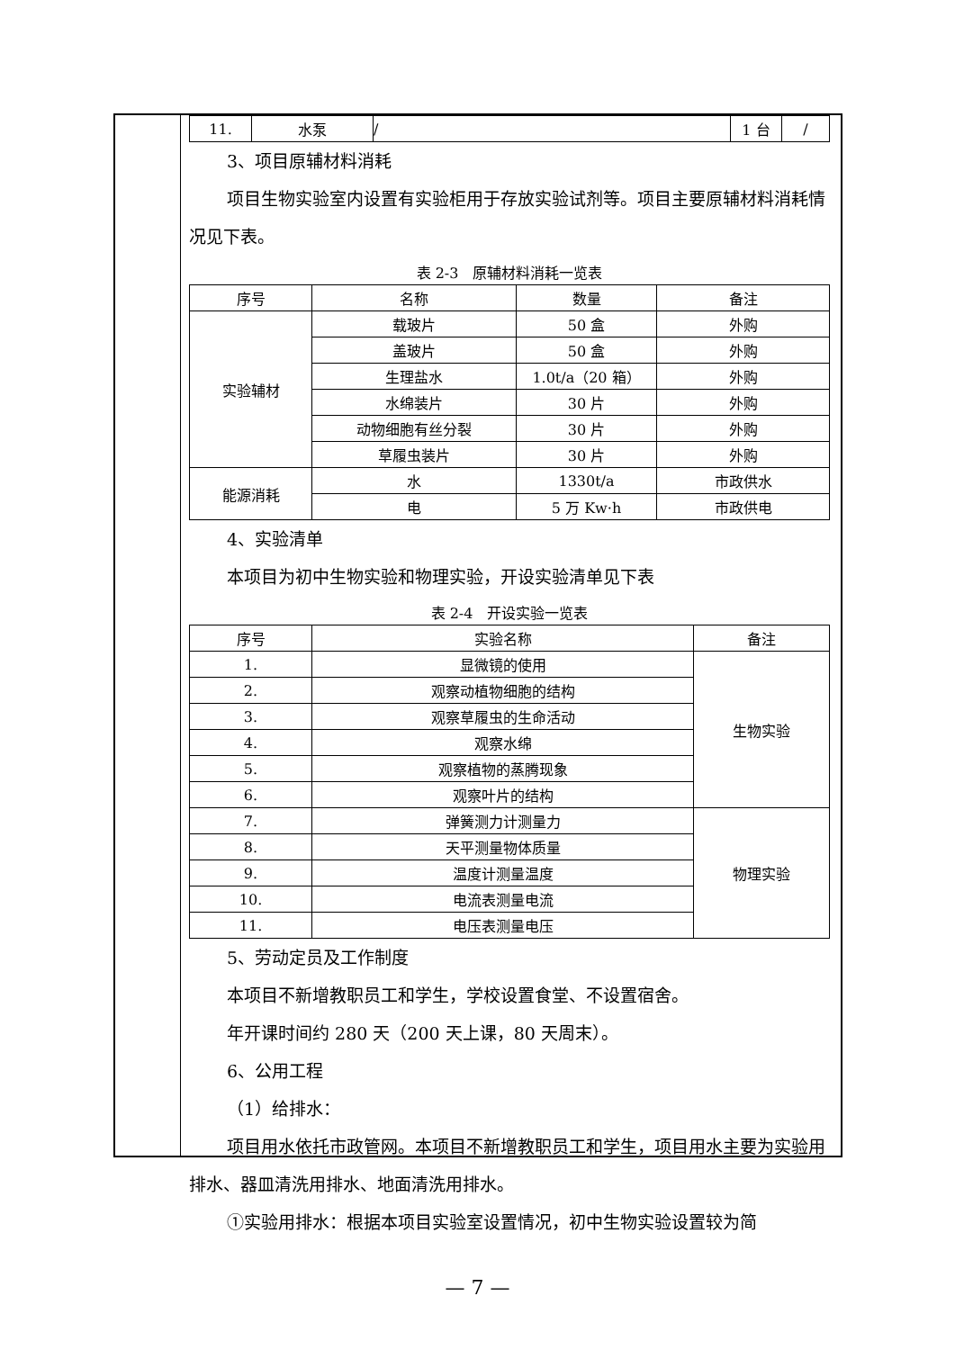| 11. | 水泵 | / | 1 台 | / |
3、项目原辅材料消耗
项目生物实验室内设置有实验柜用于存放实验试剂等。项目主要原辅材料消耗情况见下表。
表 2-3　原辅材料消耗一览表
| 序号 | 名称 | 数量 | 备注 |
| --- | --- | --- | --- |
| 实验辅材 | 载玻片 | 50 盒 | 外购 |
| | 盖玻片 | 50 盒 | 外购 |
| | 生理盐水 | 1.0t/a（20 箱） | 外购 |
| | 水绵装片 | 30 片 | 外购 |
| | 动物细胞有丝分裂 | 30 片 | 外购 |
| | 草履虫装片 | 30 片 | 外购 |
| 能源消耗 | 水 | 1330t/a | 市政供水 |
| | 电 | 5 万 Kw·h | 市政供电 |
4、实验清单
本项目为初中生物实验和物理实验，开设实验清单见下表
表 2-4　开设实验一览表
| 序号 | 实验名称 | 备注 |
| --- | --- | --- |
| 1. | 显微镜的使用 | 生物实验 |
| 2. | 观察动植物细胞的结构 | |
| 3. | 观察草履虫的生命活动 | |
| 4. | 观察水绵 | |
| 5. | 观察植物的蒸腾现象 | |
| 6. | 观察叶片的结构 | |
| 7. | 弹簧测力计测量力 | 物理实验 |
| 8. | 天平测量物体质量 | |
| 9. | 温度计测量温度 | |
| 10. | 电流表测量电流 | |
| 11. | 电压表测量电压 | |
5、劳动定员及工作制度
本项目不新增教职员工和学生，学校设置食堂、不设置宿舍。
年开课时间约 280 天（200 天上课，80 天周末）。
6、公用工程
（1）给排水：
项目用水依托市政管网。本项目不新增教职员工和学生，项目用水主要为实验用排水、器皿清洗用排水、地面清洗用排水。
①实验用排水：根据本项目实验室设置情况，初中生物实验设置较为简
— 7 —